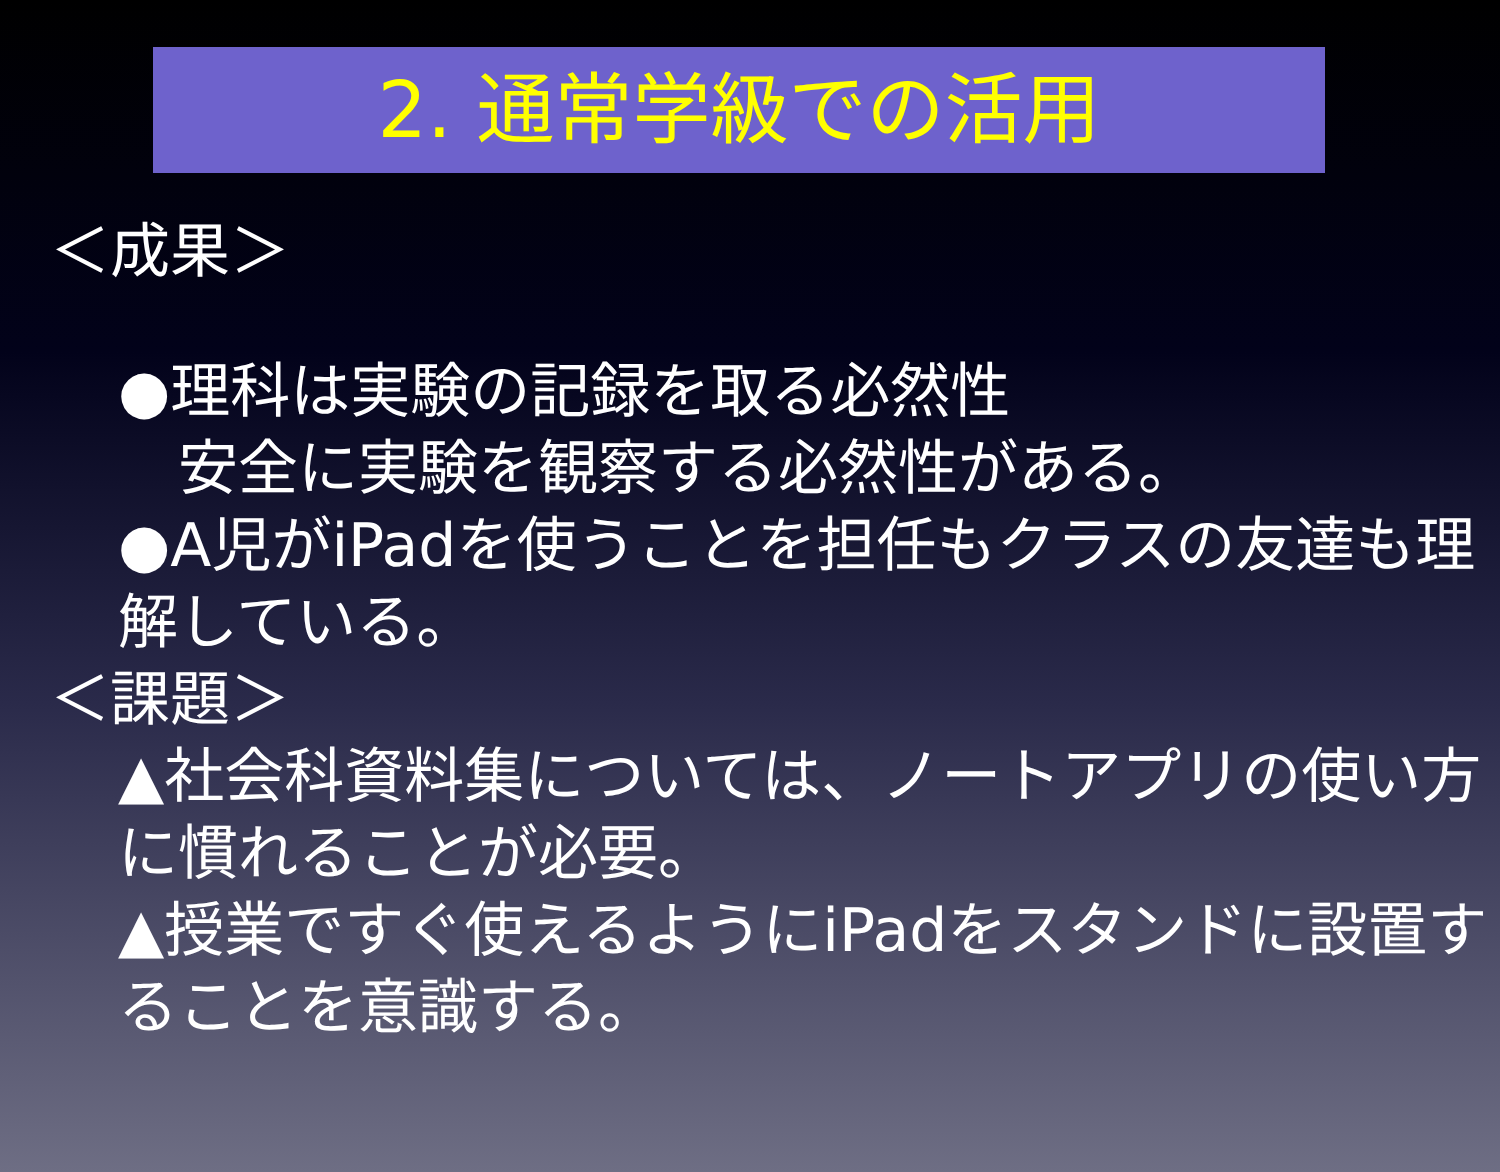2. 通常学級での活用
＜成果＞
●理科は実験の記録を取る必然性
　安全に実験を観察する必然性がある。
●A児がiPadを使うことを担任もクラスの友達も理解している。
＜課題＞
▲社会科資料集については、ノートアプリの使い方に慣れることが必要。
▲授業ですぐ使えるようにiPadをスタンドに設置することを意識する。